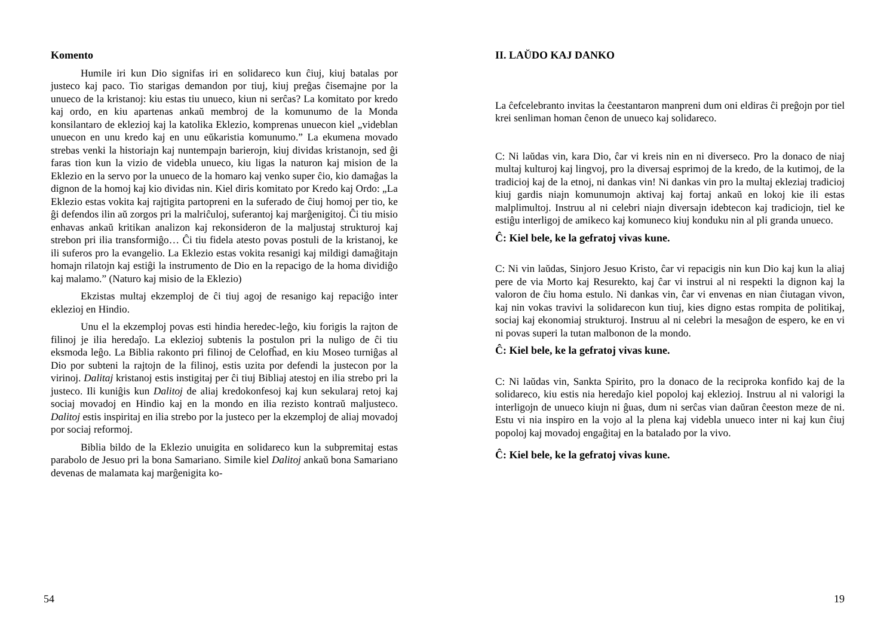Komento
Humile iri kun Dio signifas iri en solidareco kun ĉiuj, kiuj batalas por justeco kaj paco. Tio starigas demandon por tiuj, kiuj preĝas ĉisemajne por la unueco de la kristanoj: kiu estas tiu unueco, kiun ni serĉas? La komitato por kredo kaj ordo, en kiu apartenas ankaŭ membroj de la komunumo de la Monda konsilantaro de eklezioj kaj la katolika Eklezio, komprenas unuecon kiel „videblan unuecon en unu kredo kaj en unu eŭkaristia komunumo.” La ekumena movado strebas venki la historiajn kaj nuntempajn barierojn, kiuj dividas kristanojn, sed ĝi faras tion kun la vizio de videbla unueco, kiu ligas la naturon kaj mision de la Eklezio en la servo por la unueco de la homaro kaj venko super ĉio, kio damaĝas la dignon de la homoj kaj kio dividas nin. Kiel diris komitato por Kredo kaj Ordo: „La Eklezio estas vokita kaj rajtigita partopreni en la suferado de ĉiuj homoj per tio, ke ĝi defendos ilin aŭ zorgos pri la malriĉuloj, suferantoj kaj marĝenigitoj. Ĉi tiu misio enhavas ankaŭ kritikan analizon kaj rekonsideron de la maljustaj strukturoj kaj strebon pri ilia transformiĝo… Ĉi tiu fidela atesto povas postuli de la kristanoj, ke ili suferos pro la evangelio. La Eklezio estas vokita resanigi kaj mildigi damaĝitajn homajn rilatojn kaj estiĝi la instrumento de Dio en la repacigo de la homa dividiĝo kaj malamo.” (Naturo kaj misio de la Eklezio)
Ekzistas multaj ekzemploj de ĉi tiuj agoj de resanigo kaj repaciĝo inter eklezioj en Hindio.
Unu el la ekzemploj povas esti hindia heredec-leĝo, kiu forigis la rajton de filinoj je ilia heredaĵo. La eklezioj subtenis la postulon pri la nuligo de ĉi tiu eksmoda leĝo. La Biblia rakonto pri filinoj de Celofĥad, en kiu Moseo turniĝas al Dio por subteni la rajtojn de la filinoj, estis uzita por defendi la justecon por la virinoj. Dalitaj kristanoj estis instigitaj per ĉi tiuj Bibliaj atestoj en ilia strebo pri la justeco. Ili kuniĝis kun Dalitoj de aliaj kredokonfesoj kaj kun sekularaj retoj kaj sociaj movadoj en Hindio kaj en la mondo en ilia rezisto kontraŭ maljusteco. Dalitoj estis inspiritaj en ilia strebo por la justeco per la ekzemploj de aliaj movadoj por sociaj reformoj.
Biblia bildo de la Eklezio unuigita en solidareco kun la subpremitaj estas parabolo de Jesuo pri la bona Samariano. Simile kiel Dalitoj ankaŭ bona Samariano devenas de malamata kaj marĝenigita ko-
54
II. LAŬDO KAJ DANKO
La ĉefcelebranto invitas la ĉeestantaron manpreni dum oni eldiras ĉi preĝojn por tiel krei senliman homan ĉenon de unueco kaj solidareco.
C: Ni laŭdas vin, kara Dio, ĉar vi kreis nin en ni diverseco. Pro la donaco de niaj multaj kulturoj kaj lingvoj, pro la diversaj esprimoj de la kredo, de la kutimoj, de la tradicioj kaj de la etnoj, ni dankas vin! Ni dankas vin pro la multaj ekleziaj tradicioj kiuj gardis niajn komunumojn aktivaj kaj fortaj ankaŭ en lokoj kie ili estas malplimultoj. Instruu al ni celebri niajn diversajn idebtecon kaj tradiciojn, tiel ke estiĝu interligoj de amikeco kaj komuneco kiuj konduku nin al pli granda unueco.
Ĉ: Kiel bele, ke la gefratoj vivas kune.
C: Ni vin laŭdas, Sinjoro Jesuo Kristo, ĉar vi repacigis nin kun Dio kaj kun la aliaj pere de via Morto kaj Resurekto, kaj ĉar vi instrui al ni respekti la dignon kaj la valoron de ĉiu homa estulo. Ni dankas vin, ĉar vi envenas en nian ĉiutagan vivon, kaj nin vokas travivi la solidarecon kun tiuj, kies digno estas rompita de politikaj, sociaj kaj ekonomiaj strukturoj. Instruu al ni celebri la mesaĝon de espero, ke en vi ni povas superi la tutan malbonon de la mondo.
Ĉ: Kiel bele, ke la gefratoj vivas kune.
C: Ni laŭdas vin, Sankta Spirito, pro la donaco de la reciproka konfido kaj de la solidareco, kiu estis nia heredaĵo kiel popoloj kaj eklezioj. Instruu al ni valorigi la interligojn de unueco kiujn ni ĝuas, dum ni serĉas vian daŭran ĉeeston meze de ni. Estu vi nia inspiro en la vojo al la plena kaj videbla unueco inter ni kaj kun ĉiuj popoloj kaj movadoj engaĝitaj en la batalado por la vivo.
Ĉ: Kiel bele, ke la gefratoj vivas kune.
19